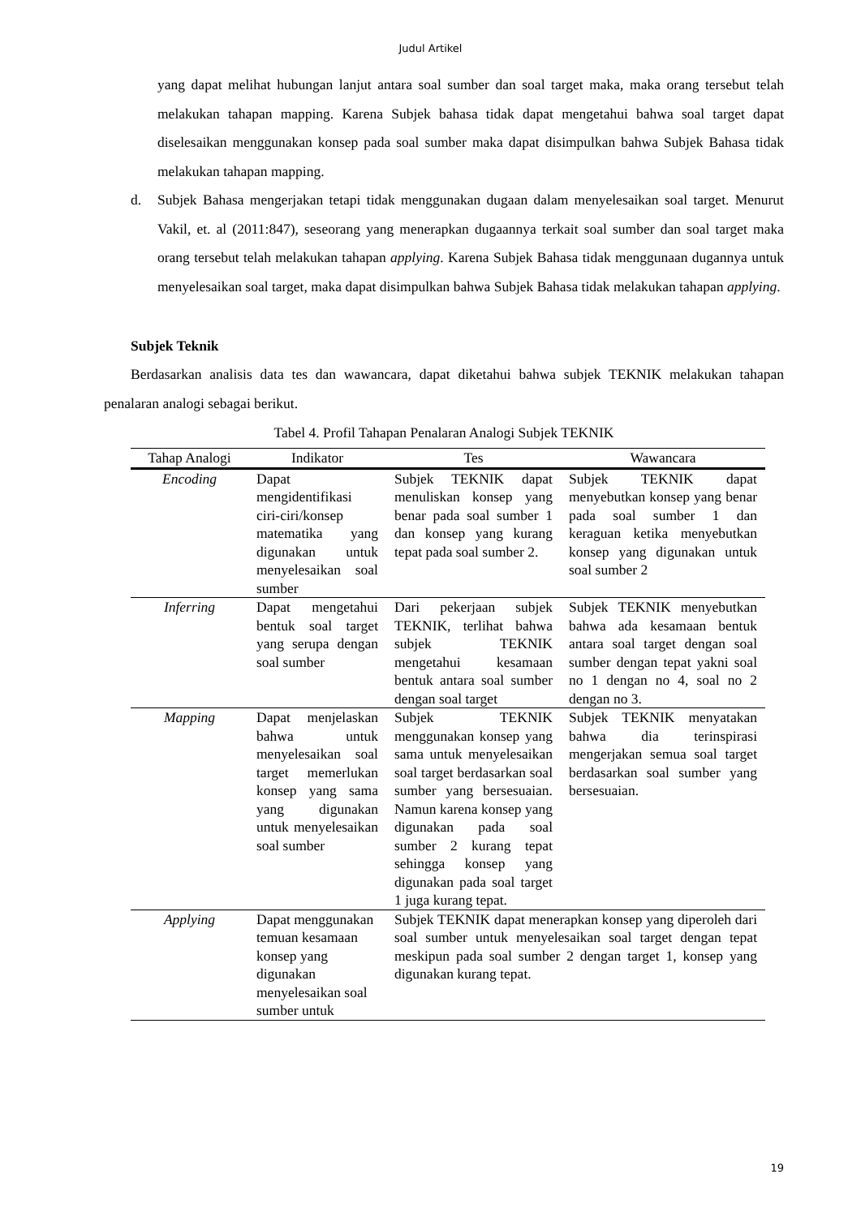Judul Artikel
yang dapat melihat hubungan lanjut antara soal sumber dan soal target maka, maka orang tersebut telah melakukan tahapan mapping. Karena Subjek bahasa tidak dapat mengetahui bahwa soal target dapat diselesaikan menggunakan konsep pada soal sumber maka dapat disimpulkan bahwa Subjek Bahasa tidak melakukan tahapan mapping.
d. Subjek Bahasa mengerjakan tetapi tidak menggunakan dugaan dalam menyelesaikan soal target. Menurut Vakil, et. al (2011:847), seseorang yang menerapkan dugaannya terkait soal sumber dan soal target maka orang tersebut telah melakukan tahapan applying. Karena Subjek Bahasa tidak menggunaan dugannya untuk menyelesaikan soal target, maka dapat disimpulkan bahwa Subjek Bahasa tidak melakukan tahapan applying.
Subjek Teknik
Berdasarkan analisis data tes dan wawancara, dapat diketahui bahwa subjek TEKNIK melakukan tahapan penalaran analogi sebagai berikut.
Tabel 4. Profil Tahapan Penalaran Analogi Subjek TEKNIK
| Tahap Analogi | Indikator | Tes | Wawancara |
| --- | --- | --- | --- |
| Encoding | Dapat mengidentifikasi ciri-ciri/konsep matematika yang digunakan untuk menyelesaikan soal sumber | Subjek TEKNIK dapat menuliskan konsep yang benar pada soal sumber 1 dan konsep yang kurang tepat pada soal sumber 2. | Subjek TEKNIK dapat menyebutkan konsep yang benar pada soal sumber 1 dan keraguan ketika menyebutkan konsep yang digunakan untuk soal sumber 2 |
| Inferring | Dapat mengetahui bentuk soal target yang serupa dengan soal sumber | Dari pekerjaan subjek TEKNIK, terlihat bahwa subjek TEKNIK mengetahui kesamaan bentuk antara soal sumber dengan soal target | Subjek TEKNIK menyebutkan bahwa ada kesamaan bentuk antara soal target dengan soal sumber dengan tepat yakni soal no 1 dengan no 4, soal no 2 dengan no 3. |
| Mapping | Dapat menjelaskan bahwa untuk menyelesaikan soal target memerlukan konsep yang sama yang digunakan untuk menyelesaikan soal sumber | Subjek TEKNIK menggunakan konsep yang sama untuk menyelesaikan soal target berdasarkan soal sumber yang bersesuaian. Namun karena konsep yang digunakan pada soal sumber 2 kurang tepat sehingga konsep yang digunakan pada soal target 1 juga kurang tepat. | Subjek TEKNIK menyatakan bahwa dia terinspirasi mengerjakan semua soal target berdasarkan soal sumber yang bersesuaian. |
| Applying | Dapat menggunakan temuan kesamaan konsep yang digunakan menyelesaikan soal sumber untuk | Subjek TEKNIK dapat menerapkan konsep yang diperoleh dari soal sumber untuk menyelesaikan soal target dengan tepat meskipun pada soal sumber 2 dengan target 1, konsep yang digunakan kurang tepat. | |
19